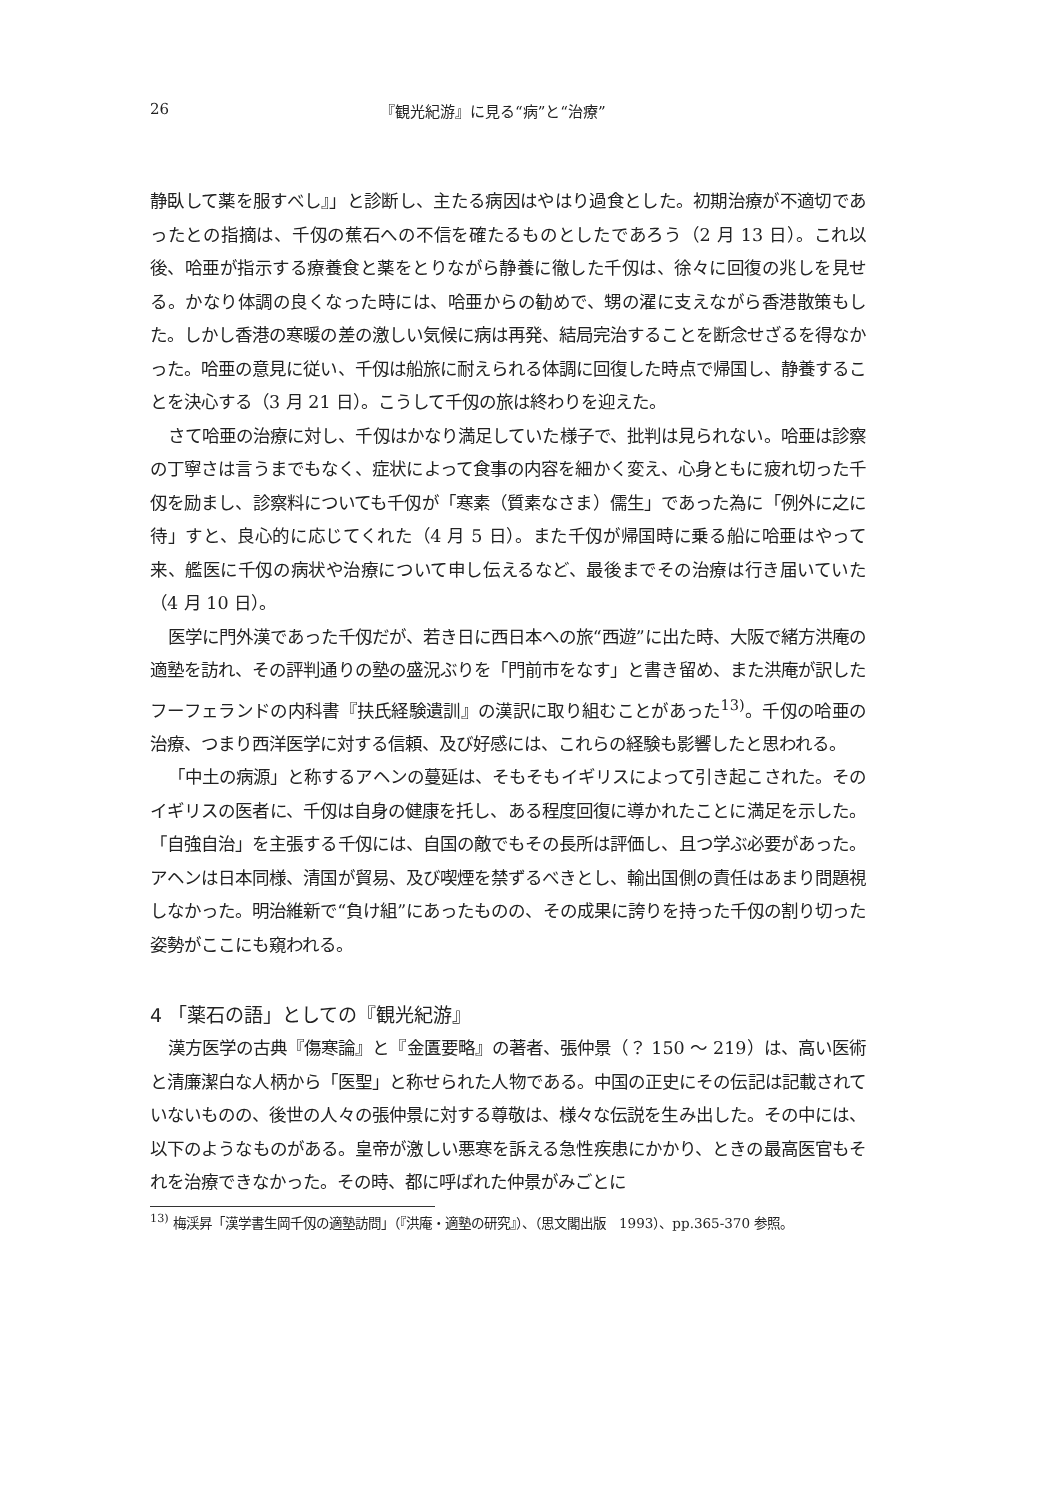26 『観光紀游』に見る“病”と“治療”
静臥して薬を服すべし』」と診断し、主たる病因はやはり過食とした。初期治療が不適切であったとの指摘は、千仭の蕉石への不信を確たるものとしたであろう（2 月 13 日）。これ以後、哈亜が指示する療養食と薬をとりながら静養に徹した千仭は、徐々に回復の兆しを見せる。かなり体調の良くなった時には、哈亜からの勧めで、甥の濯に支えながら香港散策もした。しかし香港の寒暖の差の激しい気候に病は再発、結局完治することを断念せざるを得なかった。哈亜の意見に従い、千仭は船旅に耐えられる体調に回復した時点で帰国し、静養することを決心する（3 月 21 日）。こうして千仭の旅は終わりを迎えた。
さて哈亜の治療に対し、千仭はかなり満足していた様子で、批判は見られない。哈亜は診察の丁寧さは言うまでもなく、症状によって食事の内容を細かく変え、心身ともに疲れ切った千仭を励まし、診察料についても千仭が「寒素（質素なさま）儒生」であった為に「例外に之に待」すと、良心的に応じてくれた（4 月 5 日）。また千仭が帰国時に乗る船に哈亜はやって来、艦医に千仭の病状や治療について申し伝えるなど、最後までその治療は行き届いていた（4 月 10 日）。
医学に門外漢であった千仭だが、若き日に西日本への旅“西遊”に出た時、大阪で緒方洪庵の適塾を訪れ、その評判通りの塾の盛況ぶりを「門前市をなす」と書き留め、また洪庵が訳したフーフェランドの内科書『扶氏経験遺訓』の漢訳に取り組むことがあった<sup>13)</sup>。千仭の哈亜の治療、つまり西洋医学に対する信頼、及び好感には、これらの経験も影響したと思われる。
「中土の病源」と称するアヘンの蔓延は、そもそもイギリスによって引き起こされた。そのイギリスの医者に、千仭は自身の健康を托し、ある程度回復に導かれたことに満足を示した。「自強自治」を主張する千仭には、自国の敵でもその長所は評価し、且つ学ぶ必要があった。アヘンは日本同様、清国が貿易、及び喫煙を禁ずるべきとし、輸出国側の責任はあまり問題視しなかった。明治維新で“負け組”にあったものの、その成果に誇りを持った千仭の割り切った姿勢がここにも窺われる。
4 「薬石の語」としての『観光紀游』
漢方医学の古典『傷寒論』と『金匱要略』の著者、張仲景（？ 150 ～ 219）は、高い医術と清廉潔白な人柄から「医聖」と称せられた人物である。中国の正史にその伝記は記載されていないものの、後世の人々の張仲景に対する尊敬は、様々な伝説を生み出した。その中には、以下のようなものがある。皇帝が激しい悪寒を訴える急性疾患にかかり、ときの最高医官もそれを治療できなかった。その時、都に呼ばれた仲景がみごとに
<sup>13)</sup> 梅渓昇「漢学書生岡千仭の適塾訪問」（『洪庵・適塾の研究』）、（思文閣出版　1993）、pp.365-370 参照。